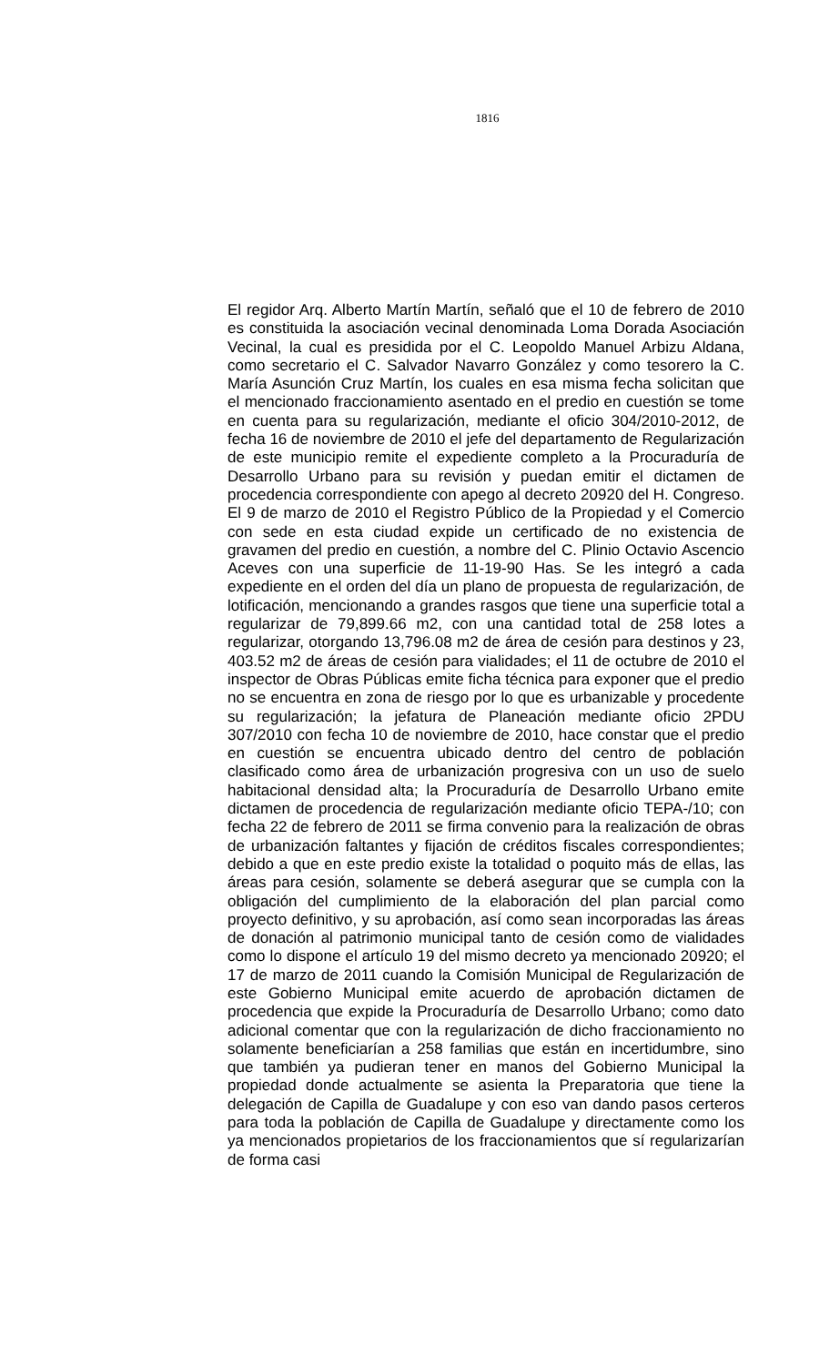1816
El regidor Arq. Alberto Martín Martín, señaló que el 10 de febrero de 2010 es constituida la asociación vecinal denominada Loma Dorada Asociación Vecinal, la cual es presidida por el C. Leopoldo Manuel Arbizu Aldana, como secretario el C. Salvador Navarro González y como tesorero la C. María Asunción Cruz Martín, los cuales en esa misma fecha solicitan que el mencionado fraccionamiento asentado en el predio en cuestión se tome en cuenta para su regularización, mediante el oficio 304/2010-2012, de fecha 16 de noviembre de 2010 el jefe del departamento de Regularización de este municipio remite el expediente completo a la Procuraduría de Desarrollo Urbano para su revisión y puedan emitir el dictamen de procedencia correspondiente con apego al decreto 20920 del H. Congreso. El 9 de marzo de 2010 el Registro Público de la Propiedad y el Comercio con sede en esta ciudad expide un certificado de no existencia de gravamen del predio en cuestión, a nombre del C. Plinio Octavio Ascencio Aceves con una superficie de 11-19-90 Has. Se les integró a cada expediente en el orden del día un plano de propuesta de regularización, de lotificación, mencionando a grandes rasgos que tiene una superficie total a regularizar de 79,899.66 m2, con una cantidad total de 258 lotes a regularizar, otorgando 13,796.08 m2 de área de cesión para destinos y 23, 403.52 m2 de áreas de cesión para vialidades; el 11 de octubre de 2010 el inspector de Obras Públicas emite ficha técnica para exponer que el predio no se encuentra en zona de riesgo por lo que es urbanizable y procedente su regularización; la jefatura de Planeación mediante oficio 2PDU 307/2010 con fecha 10 de noviembre de 2010, hace constar que el predio en cuestión se encuentra ubicado dentro del centro de población clasificado como área de urbanización progresiva con un uso de suelo habitacional densidad alta; la Procuraduría de Desarrollo Urbano emite dictamen de procedencia de regularización mediante oficio TEPA-/10; con fecha 22 de febrero de 2011 se firma convenio para la realización de obras de urbanización faltantes y fijación de créditos fiscales correspondientes; debido a que en este predio existe la totalidad o poquito más de ellas, las áreas para cesión, solamente se deberá asegurar que se cumpla con la obligación del cumplimiento de la elaboración del plan parcial como proyecto definitivo, y su aprobación, así como sean incorporadas las áreas de donación al patrimonio municipal tanto de cesión como de vialidades como lo dispone el artículo 19 del mismo decreto ya mencionado 20920; el 17 de marzo de 2011 cuando la Comisión Municipal de Regularización de este Gobierno Municipal emite acuerdo de aprobación dictamen de procedencia que expide la Procuraduría de Desarrollo Urbano; como dato adicional comentar que con la regularización de dicho fraccionamiento no solamente beneficiarían a 258 familias que están en incertidumbre, sino que también ya pudieran tener en manos del Gobierno Municipal la propiedad donde actualmente se asienta la Preparatoria que tiene la delegación de Capilla de Guadalupe y con eso van dando pasos certeros para toda la población de Capilla de Guadalupe y directamente como los ya mencionados propietarios de los fraccionamientos que sí regularizarían de forma casi